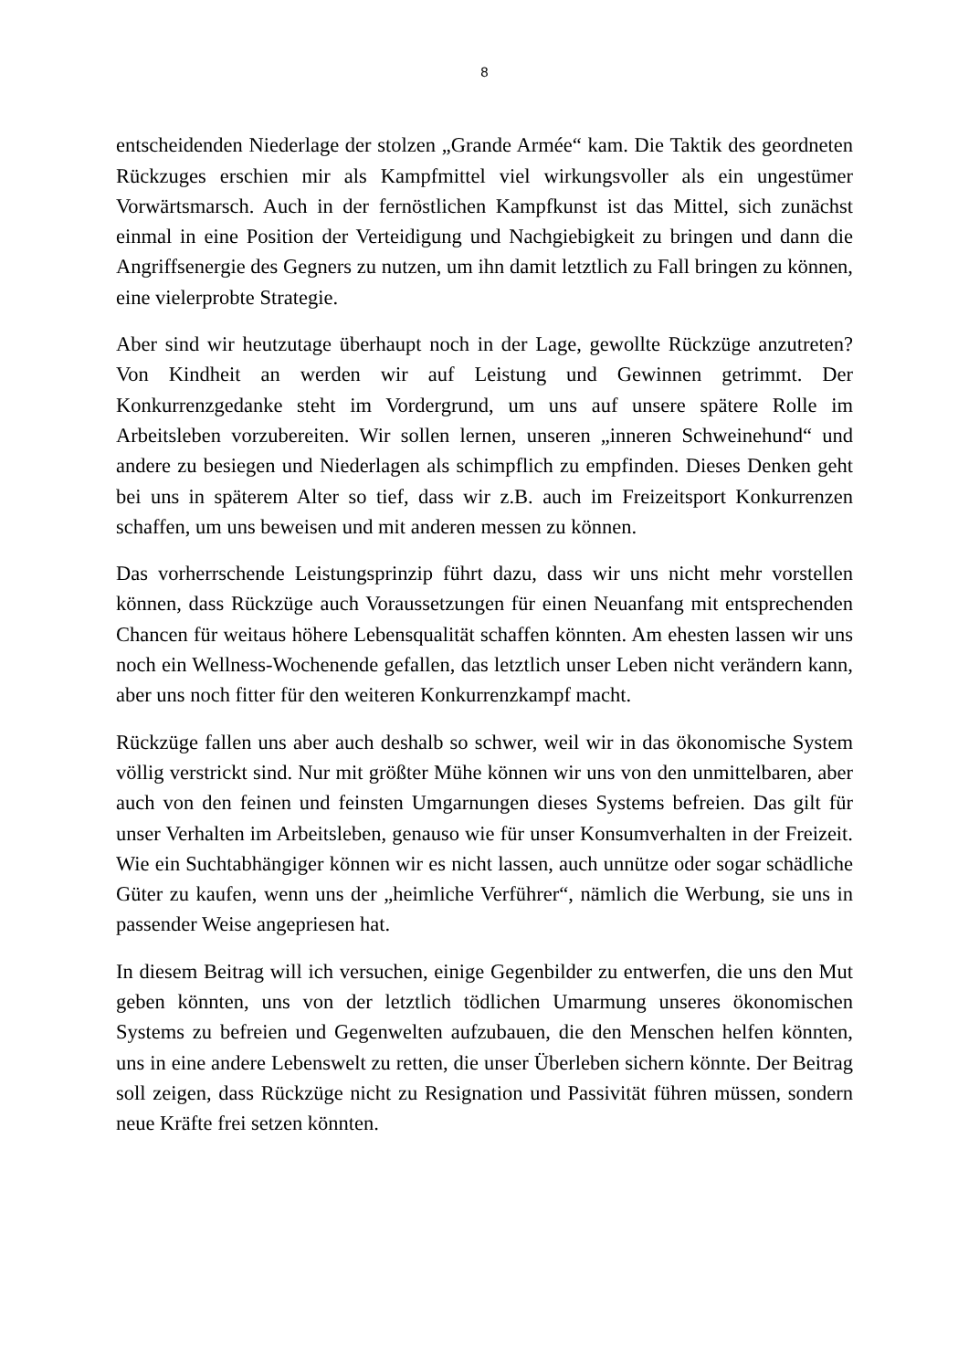8
entscheidenden Niederlage der stolzen „Grande Armée“ kam. Die Taktik des geordneten Rückzuges erschien mir als Kampfmittel viel wirkungsvoller als ein ungestümer Vorwärtsmarsch. Auch in der fernöstlichen Kampfkunst ist das Mittel, sich zunächst einmal in eine Position der Verteidigung und Nachgiebigkeit zu bringen und dann die Angriffsenergie des Gegners zu nutzen, um ihn damit letztlich zu Fall bringen zu können, eine vielerprobte Strategie.
Aber sind wir heutzutage überhaupt noch in der Lage, gewollte Rückzüge anzutreten? Von Kindheit an werden wir auf Leistung und Gewinnen getrimmt. Der Konkurrenzgedanke steht im Vordergrund, um uns auf unsere spätere Rolle im Arbeitsleben vorzubereiten. Wir sollen lernen, unseren „inneren Schweinehund“ und andere zu besiegen und Niederlagen als schimpflich zu empfinden. Dieses Denken geht bei uns in späterem Alter so tief, dass wir z.B. auch im Freizeitsport Konkurrenzen schaffen, um uns beweisen und mit anderen messen zu können.
Das vorherrschende Leistungsprinzip führt dazu, dass wir uns nicht mehr vorstellen können, dass Rückzüge auch Voraussetzungen für einen Neuanfang mit entsprechenden Chancen für weitaus höhere Lebensqualität schaffen könnten. Am ehesten lassen wir uns noch ein Wellness-Wochenende gefallen, das letztlich unser Leben nicht verändern kann, aber uns noch fitter für den weiteren Konkurrenzkampf macht.
Rückzüge fallen uns aber auch deshalb so schwer, weil wir in das ökonomische System völlig verstrickt sind. Nur mit größter Mühe können wir uns von den unmittelbaren, aber auch von den feinen und feinsten Umgarnungen dieses Systems befreien. Das gilt für unser Verhalten im Arbeitsleben, genauso wie für unser Konsumverhalten in der Freizeit. Wie ein Suchtabhängiger können wir es nicht lassen, auch unnütze oder sogar schädliche Güter zu kaufen, wenn uns der „heimliche Verführer“, nämlich die Werbung, sie uns in passender Weise angepriesen hat.
In diesem Beitrag will ich versuchen, einige Gegenbilder zu entwerfen, die uns den Mut geben könnten, uns von der letztlich tödlichen Umarmung unseres ökonomischen Systems zu befreien und Gegenwelten aufzubauen, die den Menschen helfen könnten, uns in eine andere Lebenswelt zu retten, die unser Überleben sichern könnte. Der Beitrag soll zeigen, dass Rückzüge nicht zu Resignation und Passivität führen müssen, sondern neue Kräfte frei setzen könnten.